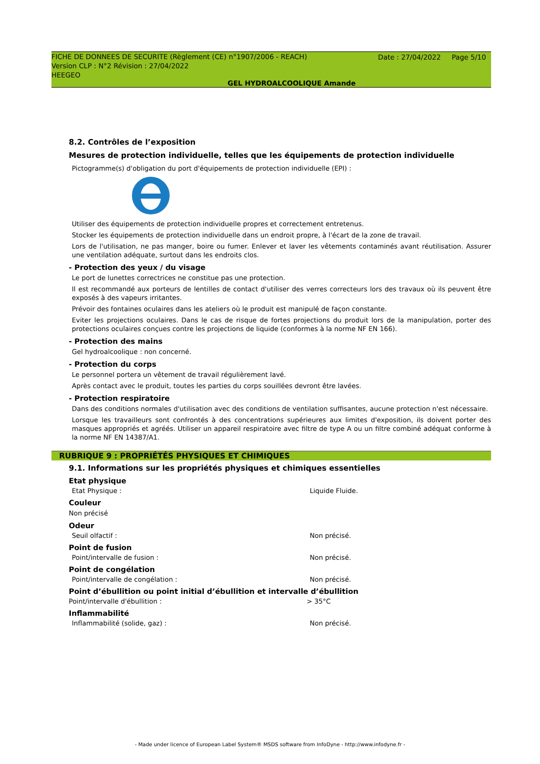Date : 27/04/2022 Page 5/10
FICHE DE DONNEES DE SECURITE (Règlement (CE) n°1907/2006 - REACH)
Version CLP : N°2 Révision : 27/04/2022
HEEGEO
GEL HYDROALCOOLIQUE Amande
8.2. Contrôles de l’exposition
Mesures de protection individuelle, telles que les équipements de protection individuelle
Pictogramme(s) d'obligation du port d'équipements de protection individuelle (EPI) :
Utiliser des équipements de protection individuelle propres et correctement entretenus.
Stocker les équipements de protection individuelle dans un endroit propre, à l'écart de la zone de travail.
Lors de l'utilisation, ne pas manger, boire ou fumer. Enlever et laver les vêtements contaminés avant réutilisation. Assurer une ventilation adéquate, surtout dans les endroits clos.
- Protection des yeux / du visage
Le port de lunettes correctrices ne constitue pas une protection.
Il est recommandé aux porteurs de lentilles de contact d'utiliser des verres correcteurs lors des travaux où ils peuvent être exposés à des vapeurs irritantes.
Prévoir des fontaines oculaires dans les ateliers où le produit est manipulé de façon constante.
Eviter les projections oculaires. Dans le cas de risque de fortes projections du produit lors de la manipulation, porter des protections oculaires conçues contre les projections de liquide (conformes à la norme NF EN 166).
- Protection des mains
Gel hydroalcoolique : non concerné.
- Protection du corps
Le personnel portera un vêtement de travail régulièrement lavé.
Après contact avec le produit, toutes les parties du corps souillées devront être lavées.
- Protection respiratoire
Dans des conditions normales d'utilisation avec des conditions de ventilation suffisantes, aucune protection n'est nécessaire.
Lorsque les travailleurs sont confrontés à des concentrations supérieures aux limites d'exposition, ils doivent porter des masques appropriés et agréés. Utiliser un appareil respiratoire avec filtre de type A ou un filtre combiné adéquat conforme à la norme NF EN 14387/A1.
RUBRIQUE 9 : PROPRIÉTÉS PHYSIQUES ET CHIMIQUES
9.1. Informations sur les propriétés physiques et chimiques essentielles
Etat physique
Etat Physique : Liquide Fluide.
Couleur
Non précisé
Odeur
Seuil olfactif : Non précisé.
Point de fusion
Point/intervalle de fusion : Non précisé.
Point de congélation
Point/intervalle de congélation : Non précisé.
Point d’ébullition ou point initial d’ébullition et intervalle d’ébullition
Point/intervalle d'ébullition : > 35°C
Inflammabilité
Inflammabilité (solide, gaz) : Non précisé.
- Made under licence of European Label System® MSDS software from InfoDyne - http://www.infodyne.fr -